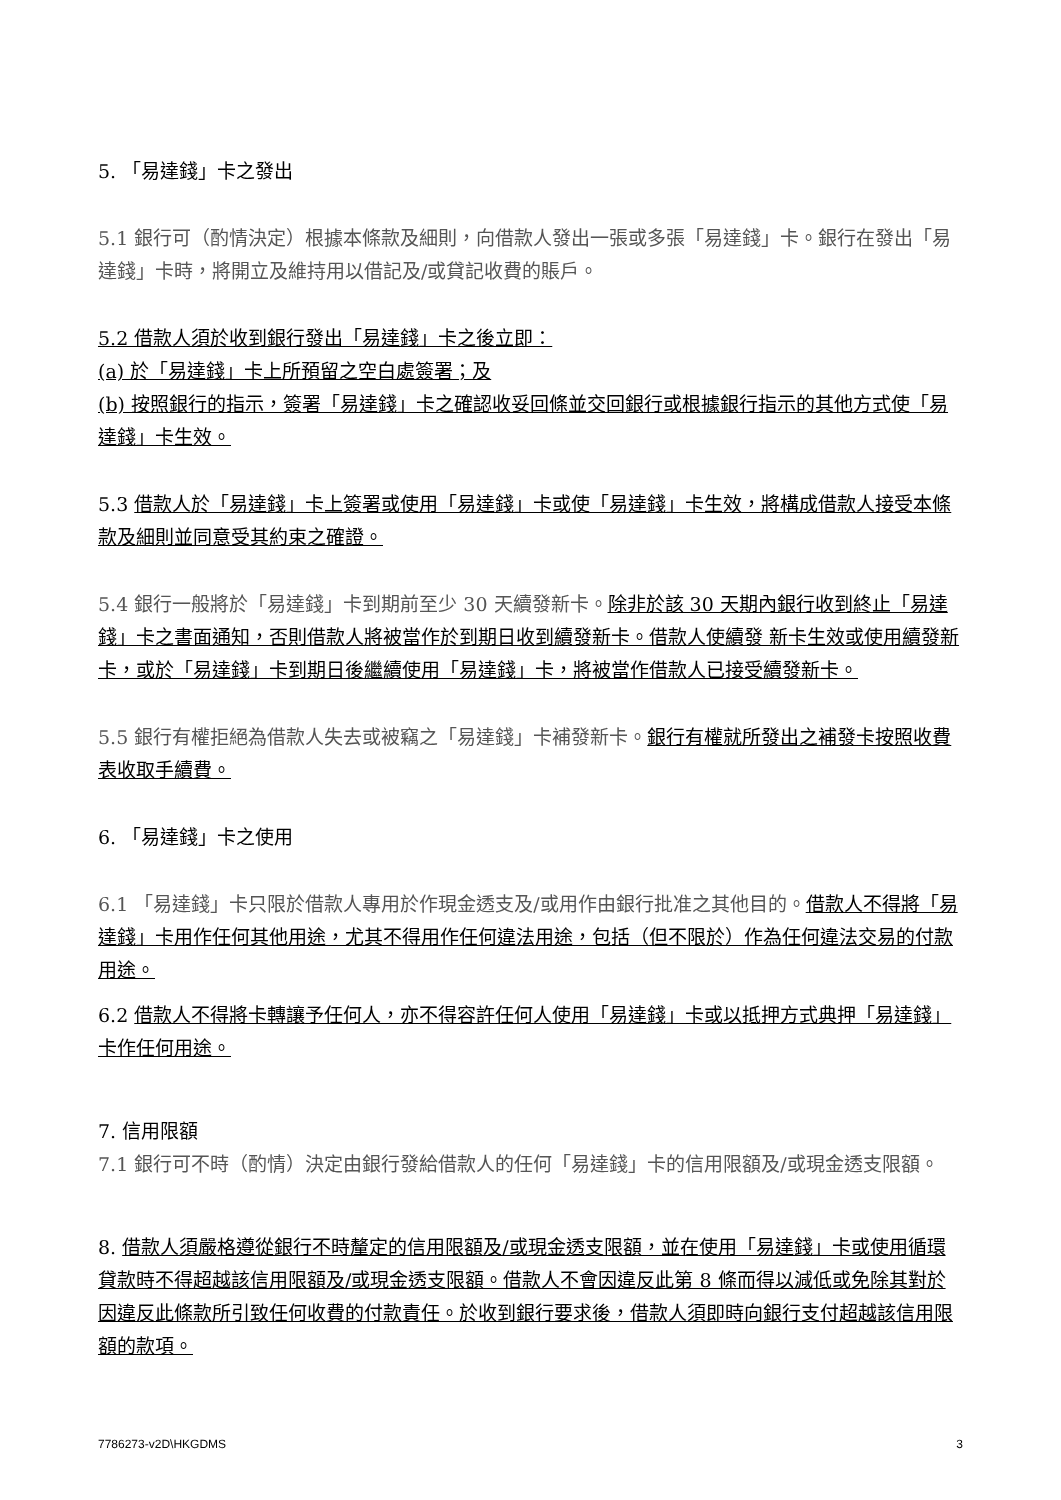5. 「易達錢」卡之發出
5.1 銀行可（酌情決定）根據本條款及細則，向借款人發出一張或多張「易達錢」卡。銀行在發出「易達錢」卡時，將開立及維持用以借記及/或貸記收費的賬戶。
5.2 借款人須於收到銀行發出「易達錢」卡之後立即：
(a) 於「易達錢」卡上所預留之空白處簽署；及
(b) 按照銀行的指示，簽署「易達錢」卡之確認收妥回條並交回銀行或根據銀行指示的其他方式使「易達錢」卡生效。
5.3 借款人於「易達錢」卡上簽署或使用「易達錢」卡或使「易達錢」卡生效，將構成借款人接受本條款及細則並同意受其約束之確證。
5.4 銀行一般將於「易達錢」卡到期前至少 30 天續發新卡。除非於該 30 天期內銀行收到終止「易達錢」卡之書面通知，否則借款人將被當作於到期日收到續發新卡。借款人使續發 新卡生效或使用續發新卡，或於「易達錢」卡到期日後繼續使用「易達錢」卡，將被當作借款人已接受續發新卡。
5.5 銀行有權拒絕為借款人失去或被竊之「易達錢」卡補發新卡。銀行有權就所發出之補發卡按照收費表收取手續費。
6. 「易達錢」卡之使用
6.1 「易達錢」卡只限於借款人專用於作現金透支及/或用作由銀行批准之其他目的。借款人不得將「易達錢」卡用作任何其他用途，尤其不得用作任何違法用途，包括（但不限於）作為任何違法交易的付款用途。
6.2 借款人不得將卡轉讓予任何人，亦不得容許任何人使用「易達錢」卡或以抵押方式典押「易達錢」卡作任何用途。
7. 信用限額
7.1 銀行可不時（酌情）決定由銀行發給借款人的任何「易達錢」卡的信用限額及/或現金透支限額。
8. 借款人須嚴格遵從銀行不時釐定的信用限額及/或現金透支限額，並在使用「易達錢」卡或使用循環貸款時不得超越該信用限額及/或現金透支限額。借款人不會因違反此第 8 條而得以減低或免除其對於因違反此條款所引致任何收費的付款責任。於收到銀行要求後，借款人須即時向銀行支付超越該信用限額的款項。
7786273-v2D\HKGDMS 3